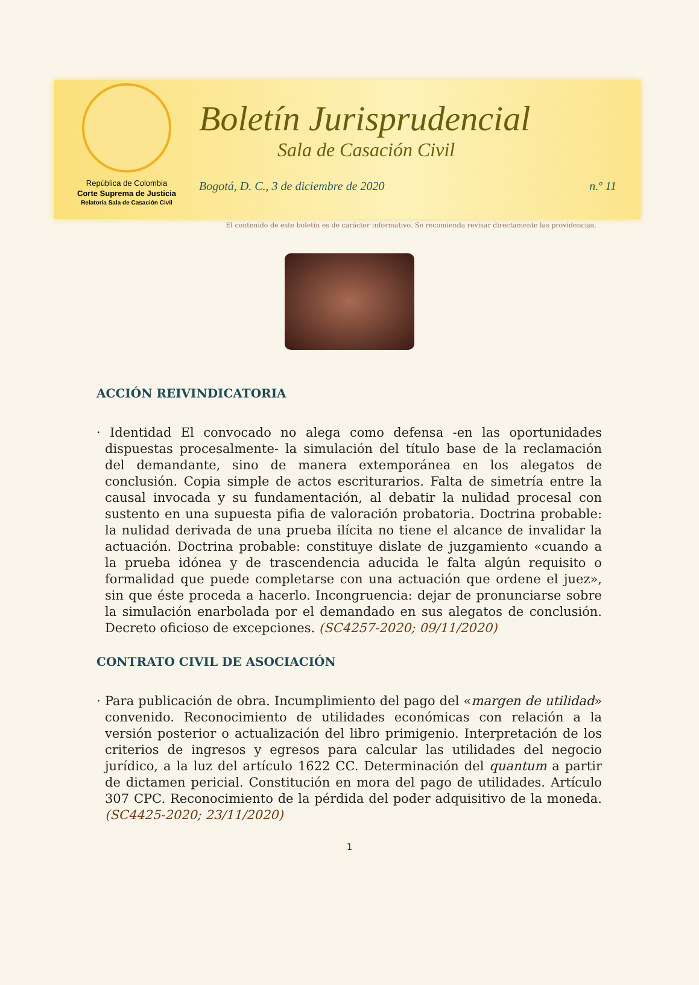República de Colombia
Corte Suprema de Justicia
Relatoría Sala de Casación Civil
Boletín Jurisprudencial
Sala de Casación Civil
Bogotá, D. C., 3 de diciembre de 2020 n.º 11
El contenido de este boletín es de carácter informativo. Se recomienda revisar directamente las providencias.
ACCIÓN REIVINDICATORIA
· Identidad El convocado no alega como defensa -en las oportunidades dispuestas procesalmente- la simulación del título base de la reclamación del demandante, sino de manera extemporánea en los alegatos de conclusión. Copia simple de actos escriturarios. Falta de simetría entre la causal invocada y su fundamentación, al debatir la nulidad procesal con sustento en una supuesta pifia de valoración probatoria. Doctrina probable: la nulidad derivada de una prueba ilícita no tiene el alcance de invalidar la actuación. Doctrina probable: constituye dislate de juzgamiento «cuando a la prueba idónea y de trascendencia aducida le falta algún requisito o formalidad que puede completarse con una actuación que ordene el juez», sin que éste proceda a hacerlo. Incongruencia: dejar de pronunciarse sobre la simulación enarbolada por el demandado en sus alegatos de conclusión. Decreto oficioso de excepciones. (SC4257-2020; 09/11/2020)
CONTRATO CIVIL DE ASOCIACIÓN
· Para publicación de obra. Incumplimiento del pago del «margen de utilidad» convenido. Reconocimiento de utilidades económicas con relación a la versión posterior o actualización del libro primigenio. Interpretación de los criterios de ingresos y egresos para calcular las utilidades del negocio jurídico, a la luz del artículo 1622 CC. Determinación del quantum a partir de dictamen pericial. Constitución en mora del pago de utilidades. Artículo 307 CPC. Reconocimiento de la pérdida del poder adquisitivo de la moneda. (SC4425-2020; 23/11/2020)
1